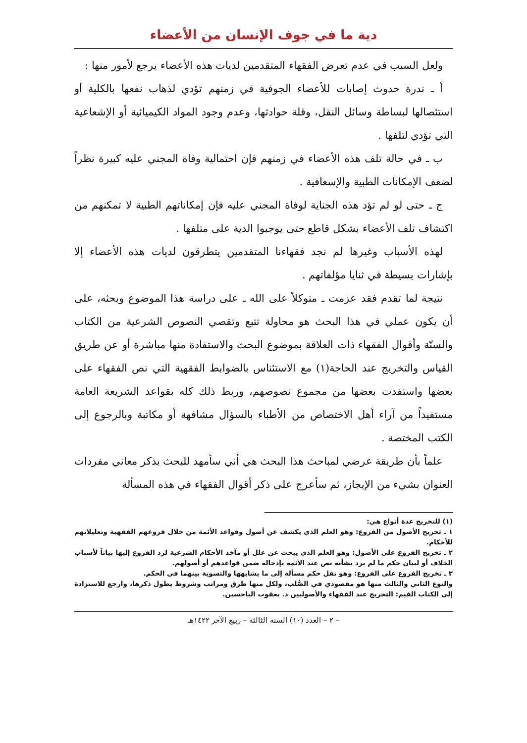دية ما في جوف الإنسان من الأعضاء
ولعل السبب في عدم تعرض الفقهاء المتقدمين لديات هذه الأعضاء يرجع لأمور منها :
أ ـ ندرة حدوث إصابات للأعضاء الجوفية في زمنهم تؤدي لذهاب نفعها بالكلية أو استئصالها لبساطة وسائل النقل، وقلة حوادثها، وعدم وجود المواد الكيميائية أو الإشعاعية التي تؤدي لتلفها .
ب ـ في حالة تلف هذه الأعضاء في زمنهم فإن احتمالية وفاة المجني عليه كبيرة نظراً لضعف الإمكانات الطبية والإسعافية .
ج ـ حتى لو لم تؤد هذه الجناية لوفاة المجني عليه فإن إمكاناتهم الطبية لا تمكنهم من اكتشاف تلف الأعضاء بشكل قاطع حتى يوجبوا الدية على متلفها .
لهذه الأسباب وغيرها لم نجد فقهاءنا المتقدمين يتطرقون لديات هذه الأعضاء إلا بإشارات بسيطة في ثنايا مؤلفاتهم .
نتيجة لما تقدم فقد عزمت ـ متوكلاً على الله ـ على دراسة هذا الموضوع وبحثه، على أن يكون عملي في هذا البحث هو محاولة تتبع وتقصي النصوص الشرعية من الكتاب والسنّة وأقوال الفقهاء ذات العلاقة بموضوع البحث والاستفادة منها مباشرة أو عن طريق القياس والتخريج عند الحاجة(١) مع الاستئناس بالضوابط الفقهية التي نص الفقهاء على بعضها واستفدت بعضها من مجموع نصوصهم، وربط ذلك كله بقواعد الشريعة العامة مستفيداً من آراء أهل الاختصاص من الأطباء بالسؤال مشافهة أو مكاتبة وبالرجوع إلى الكتب المختصة .
علماً بأن طريقة عرضي لمباحث هذا البحث هي أني سأمهد للبحث بذكر معاني مفردات العنوان بشيء من الإيجاز، ثم سأعرج على ذكر أقوال الفقهاء في هذه المسألة
(١) للتخريج عدة أنواع هي:
١ ـ تخريج الأصول من الفروع: وهو العلم الذي يكشف عن أصول وقواعد الأئمة من خلال فروعهم الفقهية وتعليلاتهم للأحكام.
٢ ـ تخريج الفروع على الأصول: وهو العلم الذي يبحث عن علل أو مآخذ الأحكام الشرعية لرد الفروع إليها بياناً لأسباب الخلاف أو لبيان حكم ما لم يرد بشأنه نص عند الأئمة بإدخاله ضمن قواعدهم أو أصولهم.
٣ ـ تخريج الفروع على الفروع: وهو نقل حكم مسألة إلى ما يشابهها والتسوية بينهما في الحكم.
والنوع الثاني والثالث منها هو مقصودي في الصُّلب، ولكل منها طرق ومراتب وشروط يطول ذكرها، وارجع للاستزادة إلى الكتاب القيم: التخريج عند الفقهاء والأصوليين د. يعقوب الباحسين.
– ٢ – العدد (١٠) السنة الثالثة – ربيع الآخر ١٤٢٢هـ